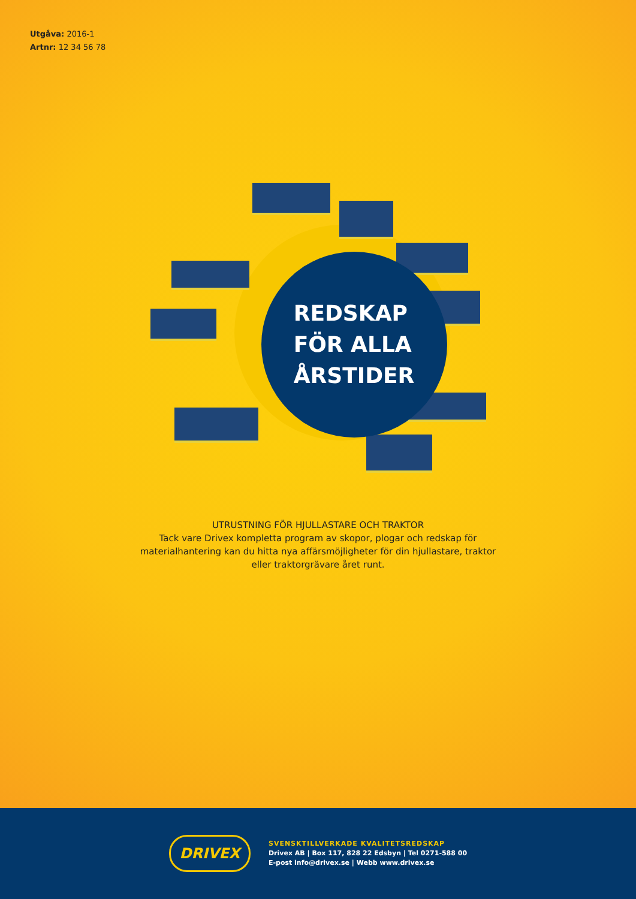Utgåva: 2016-1
Artnr: 12 34 56 78
REDSKAP
FÖR ALLA
ÅRSTIDER
UTRUSTNING FÖR HJULLASTARE OCH TRAKTOR
Tack vare Drivex kompletta program av skopor, plogar och redskap för
materialhantering kan du hitta nya affärsmöjligheter för din hjullastare, traktor
eller traktorgrävare året runt.
DRIVEX
SVENSKTILLVERKADE KVALITETSREDSKAP
Drivex AB | Box 117, 828 22 Edsbyn | Tel 0271-588 00
E-post info@drivex.se | Webb www.drivex.se